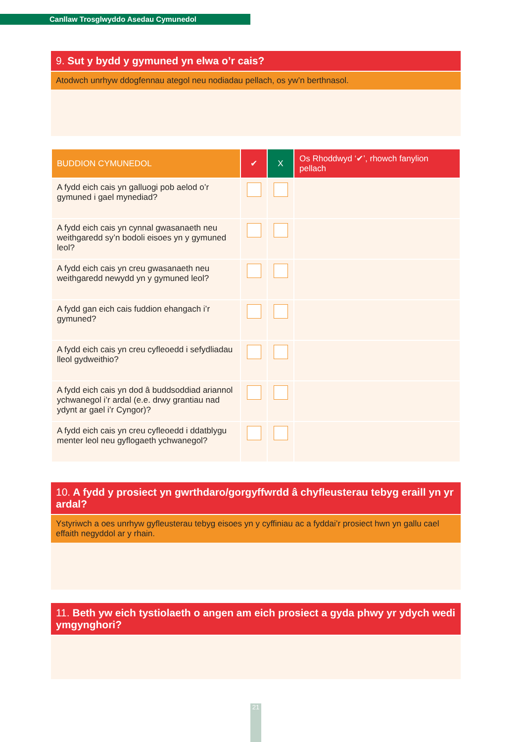Canllaw Trosglwyddo Asedau Cymunedol
9. Sut y bydd y gymuned yn elwa o’r cais?
Atodwch unrhyw ddogfennau ategol neu nodiadau pellach, os yw’n berthnasol.
| BUDDION CYMUNEDOL | ✔ | X | Os Rhoddwyd ‘✔’, rhowch fanylion pellach |
| --- | --- | --- | --- |
| A fydd eich cais yn galluogi pob aelod o’r gymuned i gael mynediad? | | | |
| A fydd eich cais yn cynnal gwasanaeth neu weithgaredd sy’n bodoli eisoes yn y gymuned leol? | | | |
| A fydd eich cais yn creu gwasanaeth neu weithgaredd newydd yn y gymuned leol? | | | |
| A fydd gan eich cais fuddion ehangach i’r gymuned? | | | |
| A fydd eich cais yn creu cyfleoedd i sefydliadau lleol gydweithio? | | | |
| A fydd eich cais yn dod â buddsoddiad ariannol ychwanegol i’r ardal (e.e. drwy grantiau nad ydynt ar gael i’r Cyngor)? | | | |
| A fydd eich cais yn creu cyfleoedd i ddatblygu menter leol neu gyflogaeth ychwanegol? | | | |
10. A fydd y prosiect yn gwrthdaro/gorgyffwrdd â chyfleusterau tebyg eraill yn yr ardal?
Ystyriwch a oes unrhyw gyfleusterau tebyg eisoes yn y cyffiniau ac a fyddai’r prosiect hwn yn gallu cael effaith negyddol ar y rhain.
11. Beth yw eich tystiolaeth o angen am eich prosiect a gyda phwy yr ydych wedi ymgynghori?
21